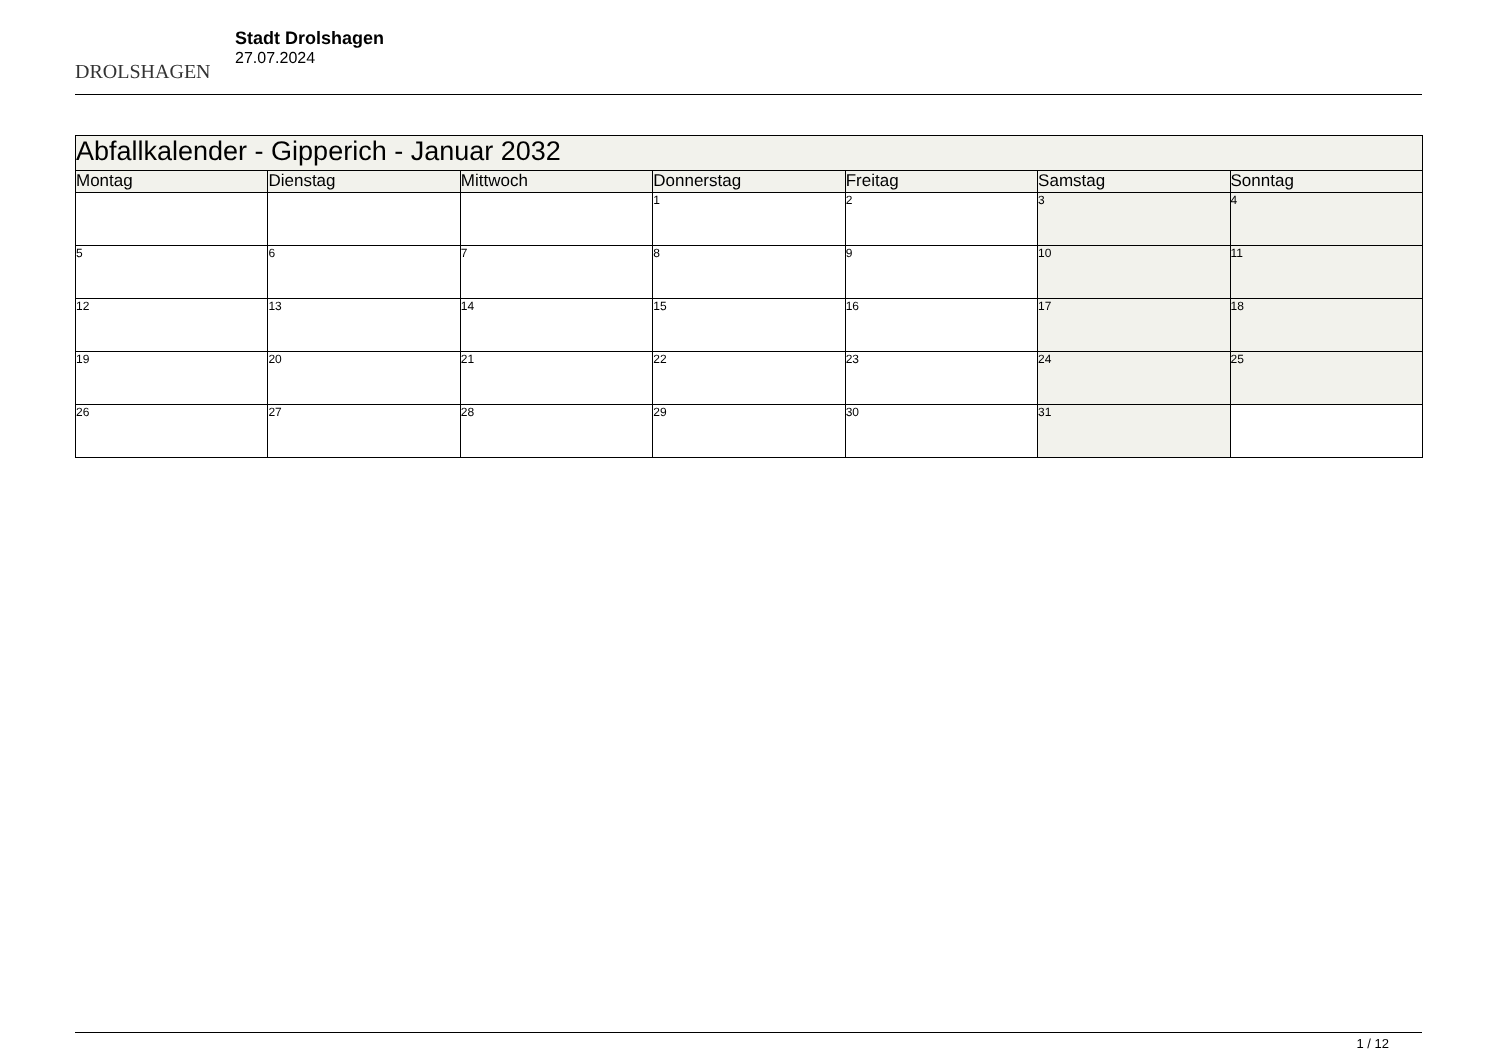DROLSHAGEN
Stadt Drolshagen
27.07.2024
| Abfallkalender - Gipperich - Januar 2032 | | | | | | |
| --- | --- | --- | --- | --- | --- | --- |
| Montag | Dienstag | Mittwoch | Donnerstag | Freitag | Samstag | Sonntag |
| | | | 1 | 2 | 3 | 4 |
| 5 | 6 | 7 | 8 | 9 | 10 | 11 |
| 12 | 13 | 14 | 15 | 16 | 17 | 18 |
| 19 | 20 | 21 | 22 | 23 | 24 | 25 |
| 26 | 27 | 28 | 29 | 30 | 31 | |
1 / 12